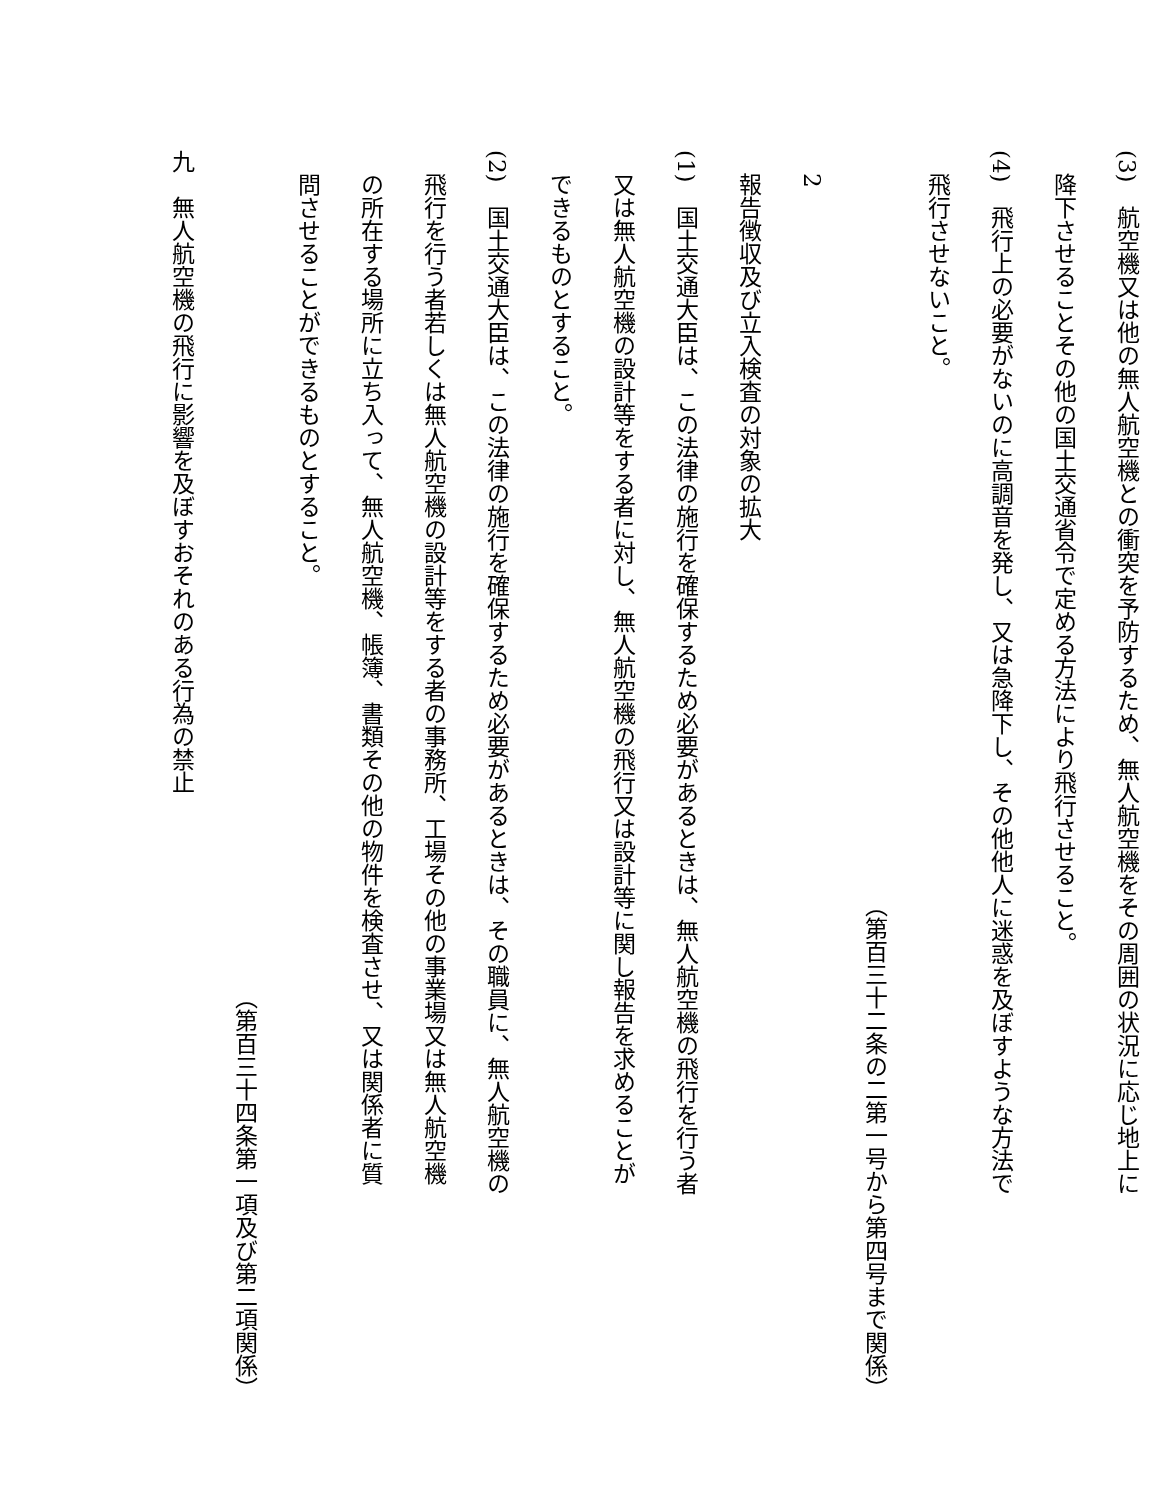(3)　航空機又は他の無人航空機との衝突を予防するため、無人航空機をその周囲の状況に応じ地上に
　降下させることその他の国土交通省令で定める方法により飛行させること。
(4)　飛行上の必要がないのに高調音を発し、又は急降下し、その他他人に迷惑を及ぼすような方法で
　飛行させないこと。
（第百三十二条の二第一号から第四号まで関係）
　2　
　報告徴収及び立入検査の対象の拡大
(1)　国土交通大臣は、この法律の施行を確保するため必要があるときは、無人航空機の飛行を行う者
　又は無人航空機の設計等をする者に対し、無人航空機の飛行又は設計等に関し報告を求めることが
　できるものとすること。
(2)　国土交通大臣は、この法律の施行を確保するため必要があるときは、その職員に、無人航空機の
　飛行を行う者若しくは無人航空機の設計等をする者の事務所、工場その他の事業場又は無人航空機
　の所在する場所に立ち入って、無人航空機、帳簿、書類その他の物件を検査させ、又は関係者に質
　問させることができるものとすること。
（第百三十四条第一項及び第二項関係）
九　無人航空機の飛行に影響を及ぼすおそれのある行為の禁止